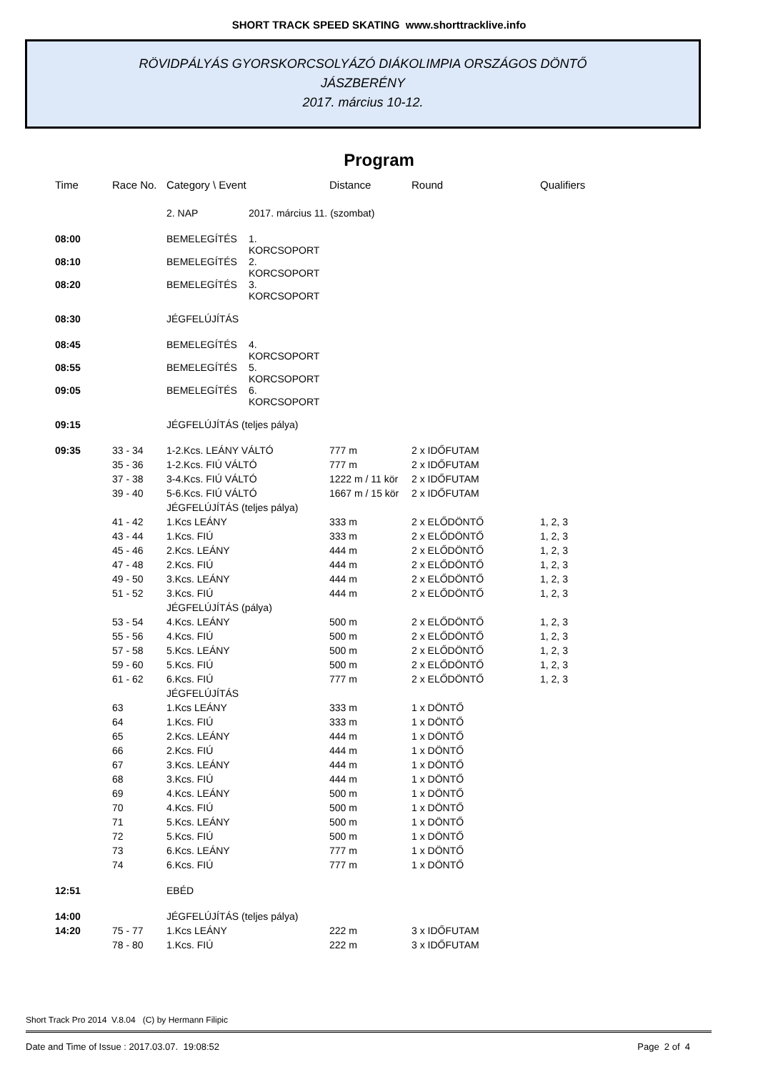SHORT TRACK SPEED SKATING www.shorttracklive.info
RÖVIDPÁLYÁS GYORSKORCSOLYÁZÓ DIÁKOLIMPIA ORSZÁGOS DÖNTŐ
JÁSZBERÉNY
2017. március 10-12.
Program
| Time | Race No. | Category \ Event | | Distance | Round | Qualifiers |
| --- | --- | --- | --- | --- | --- | --- |
| | | 2. NAP | 2017. március 11. (szombat) | | | |
| 08:00 | | BEMELEGÍTÉS | 1. KORCSOPORT | | | |
| 08:10 | | BEMELEGÍTÉS | 2. KORCSOPORT | | | |
| 08:20 | | BEMELEGÍTÉS | 3. KORCSOPORT | | | |
| 08:30 | | JÉGFELÚJÍTÁS | | | | |
| 08:45 | | BEMELEGÍTÉS | 4. KORCSOPORT | | | |
| 08:55 | | BEMELEGÍTÉS | 5. KORCSOPORT | | | |
| 09:05 | | BEMELEGÍTÉS | 6. KORCSOPORT | | | |
| 09:15 | | JÉGFELÚJÍTÁS (teljes pálya) | | | | |
| 09:35 | 33 - 34 | 1-2.Kcs. LEÁNY VÁLTÓ | | 777 m | 2 x IDŐFUTAM | |
| | 35 - 36 | 1-2.Kcs. FIÚ VÁLTÓ | | 777 m | 2 x IDŐFUTAM | |
| | 37 - 38 | 3-4.Kcs. FIÚ VÁLTÓ | | 1222 m / 11 kör | 2 x IDŐFUTAM | |
| | 39 - 40 | 5-6.Kcs. FIÚ VÁLTÓ | | 1667 m / 15 kör | 2 x IDŐFUTAM | |
| | | JÉGFELÚJÍTÁS (teljes pálya) | | | | |
| | 41 - 42 | 1.Kcs LEÁNY | | 333 m | 2 x ELŐDÖNTŐ | 1, 2, 3 |
| | 43 - 44 | 1.Kcs. FIÚ | | 333 m | 2 x ELŐDÖNTŐ | 1, 2, 3 |
| | 45 - 46 | 2.Kcs. LEÁNY | | 444 m | 2 x ELŐDÖNTŐ | 1, 2, 3 |
| | 47 - 48 | 2.Kcs. FIÚ | | 444 m | 2 x ELŐDÖNTŐ | 1, 2, 3 |
| | 49 - 50 | 3.Kcs. LEÁNY | | 444 m | 2 x ELŐDÖNTŐ | 1, 2, 3 |
| | 51 - 52 | 3.Kcs. FIÚ | | 444 m | 2 x ELŐDÖNTŐ | 1, 2, 3 |
| | | JÉGFELÚJÍTÁS (pálya) | | | | |
| | 53 - 54 | 4.Kcs. LEÁNY | | 500 m | 2 x ELŐDÖNTŐ | 1, 2, 3 |
| | 55 - 56 | 4.Kcs. FIÚ | | 500 m | 2 x ELŐDÖNTŐ | 1, 2, 3 |
| | 57 - 58 | 5.Kcs. LEÁNY | | 500 m | 2 x ELŐDÖNTŐ | 1, 2, 3 |
| | 59 - 60 | 5.Kcs. FIÚ | | 500 m | 2 x ELŐDÖNTŐ | 1, 2, 3 |
| | 61 - 62 | 6.Kcs. FIÚ | | 777 m | 2 x ELŐDÖNTŐ | 1, 2, 3 |
| | | JÉGFELÚJÍTÁS | | | | |
| | 63 | 1.Kcs LEÁNY | | 333 m | 1 x DÖNTŐ | |
| | 64 | 1.Kcs. FIÚ | | 333 m | 1 x DÖNTŐ | |
| | 65 | 2.Kcs. LEÁNY | | 444 m | 1 x DÖNTŐ | |
| | 66 | 2.Kcs. FIÚ | | 444 m | 1 x DÖNTŐ | |
| | 67 | 3.Kcs. LEÁNY | | 444 m | 1 x DÖNTŐ | |
| | 68 | 3.Kcs. FIÚ | | 444 m | 1 x DÖNTŐ | |
| | 69 | 4.Kcs. LEÁNY | | 500 m | 1 x DÖNTŐ | |
| | 70 | 4.Kcs. FIÚ | | 500 m | 1 x DÖNTŐ | |
| | 71 | 5.Kcs. LEÁNY | | 500 m | 1 x DÖNTŐ | |
| | 72 | 5.Kcs. FIÚ | | 500 m | 1 x DÖNTŐ | |
| | 73 | 6.Kcs. LEÁNY | | 777 m | 1 x DÖNTŐ | |
| | 74 | 6.Kcs. FIÚ | | 777 m | 1 x DÖNTŐ | |
| 12:51 | | EBÉD | | | | |
| 14:00 | | JÉGFELÚJÍTÁS (teljes pálya) | | | | |
| 14:20 | 75 - 77 | 1.Kcs LEÁNY | | 222 m | 3 x IDŐFUTAM | |
| | 78 - 80 | 1.Kcs. FIÚ | | 222 m | 3 x IDŐFUTAM | |
Short Track Pro 2014 V.8.04 (C) by Hermann Filipic
Date and Time of Issue : 2017.03.07. 19:08:52 Page 2 of 4